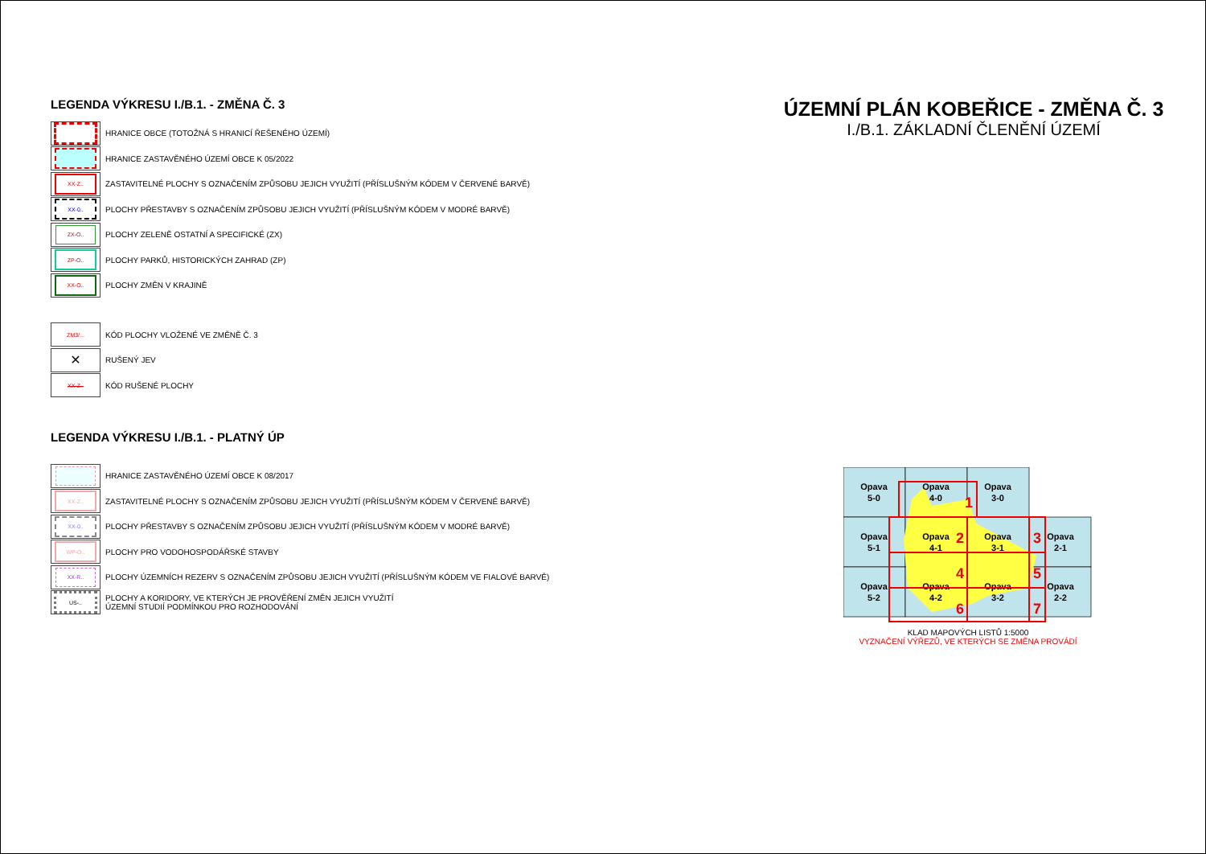LEGENDA VÝKRESU I./B.1. - ZMĚNA Č. 3
HRANICE OBCE (TOTOŽNÁ S HRANICÍ ŘEŠENÉHO ÚZEMÍ)
HRANICE ZASTAVĚNÉHO ÚZEMÍ OBCE K 05/2022
XX-Z..
ZASTAVITELNÉ PLOCHY S OZNAČENÍM ZPŮSOBU JEJICH VYUŽITÍ (PŘÍSLUŠNÝM KÓDEM V ČERVENÉ BARVĚ)
XX-0..
PLOCHY PŘESTAVBY S OZNAČENÍM ZPŮSOBU JEJICH VYUŽITÍ (PŘÍSLUŠNÝM KÓDEM V MODRÉ BARVĚ)
ZX-O..
PLOCHY ZELENĚ OSTATNÍ A SPECIFICKÉ (ZX)
ZP-O..
PLOCHY PARKŮ, HISTORICKÝCH ZAHRAD (ZP)
XX-O..
PLOCHY ZMĚN V KRAJINĚ
ZM3/...
KÓD PLOCHY VLOŽENÉ VE ZMĚNĚ Č. 3
✕
RUŠENÝ JEV
XX-Z..
KÓD RUŠENÉ PLOCHY
LEGENDA VÝKRESU I./B.1. - PLATNÝ ÚP
HRANICE ZASTAVĚNÉHO ÚZEMÍ OBCE K 08/2017
XX-Z..
ZASTAVITELNÉ PLOCHY S OZNAČENÍM ZPŮSOBU JEJICH VYUŽITÍ (PŘÍSLUŠNÝM KÓDEM V ČERVENÉ BARVĚ)
XX-0..
PLOCHY PŘESTAVBY S OZNAČENÍM ZPŮSOBU JEJICH VYUŽITÍ (PŘÍSLUŠNÝM KÓDEM V MODRÉ BARVĚ)
WP-O..
PLOCHY PRO VODOHOSPODÁŘSKÉ STAVBY
XX-R..
PLOCHY ÚZEMNÍCH REZERV S OZNAČENÍM ZPŮSOBU JEJICH VYUŽITÍ (PŘÍSLUŠNÝM KÓDEM VE FIALOVÉ BARVĚ)
US-..
PLOCHY A KORIDORY, VE KTERÝCH JE PROVĚŘENÍ ZMĚN JEJICH VYUŽITÍ
ÚZEMNÍ STUDIÍ PODMÍNKOU PRO ROZHODOVÁNÍ
ÚZEMNÍ PLÁN KOBEŘICE - ZMĚNA Č. 3
I./B.1. ZÁKLADNÍ ČLENĚNÍ ÚZEMÍ
Opava
5-0
Opava
4-0
Opava
3-0
Opava
5-1
Opava
4-1
Opava
3-1
Opava
2-1
Opava
5-2
Opava
4-2
Opava
3-2
Opava
2-2
1
2
3
4
5
6
7
KLAD MAPOVÝCH LISTŮ 1:5000
VYZNAČENÍ VÝŘEZŮ, VE KTERÝCH SE ZMĚNA PROVÁDÍ